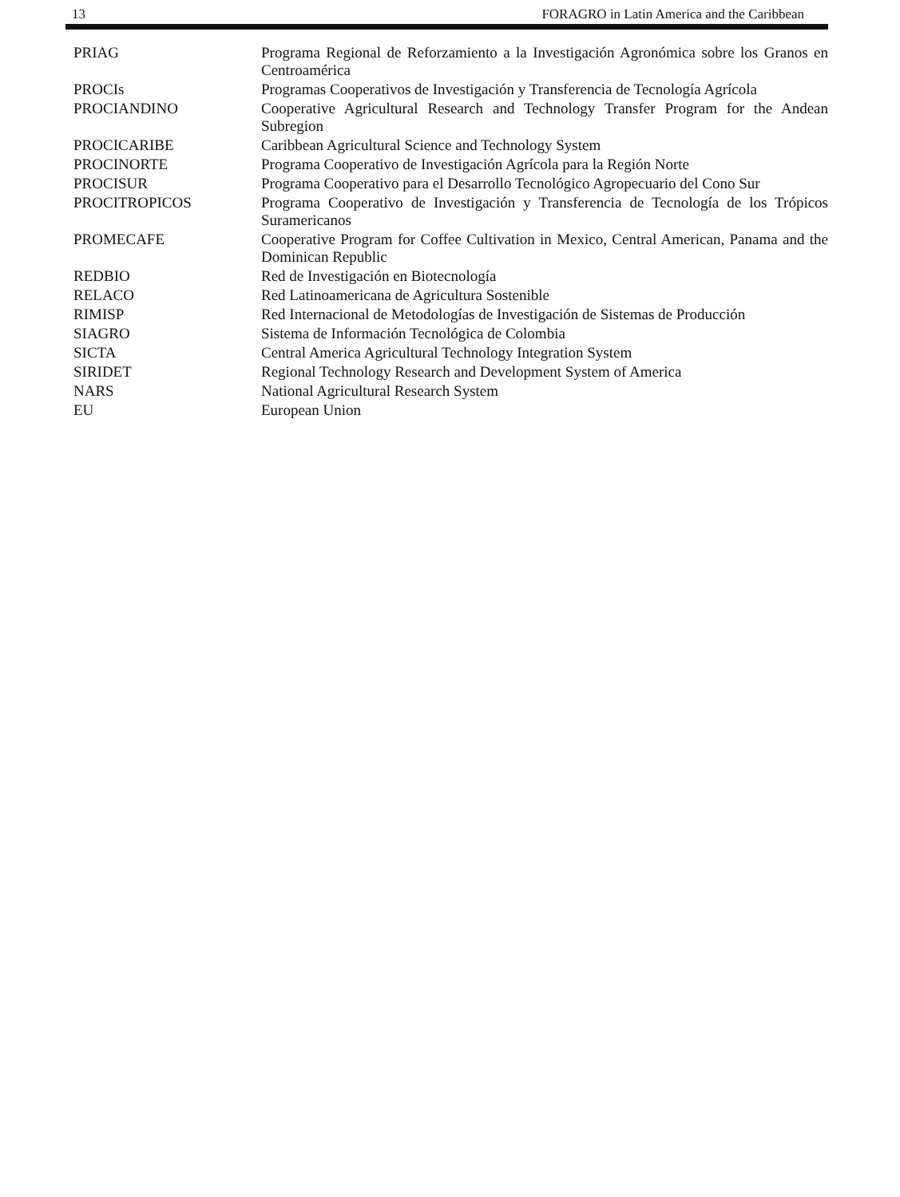13 FORAGRO in Latin America and the Caribbean
| PRIAG | Programa Regional de Reforzamiento a la Investigación Agronómica sobre los Granos en Centroamérica |
| PROCIs | Programas Cooperativos de Investigación y Transferencia de Tecnología Agrícola |
| PROCIANDINO | Cooperative Agricultural Research and Technology Transfer Program for the Andean Subregion |
| PROCICARIBE | Caribbean Agricultural Science and Technology System |
| PROCINORTE | Programa Cooperativo de Investigación Agrícola para la Región Norte |
| PROCISUR | Programa Cooperativo para el Desarrollo Tecnológico Agropecuario del Cono Sur |
| PROCITROPICOS | Programa Cooperativo de Investigación y Transferencia de Tecnología de los Trópicos Suramericanos |
| PROMECAFE | Cooperative Program for Coffee Cultivation in Mexico, Central American, Panama and the Dominican Republic |
| REDBIO | Red de Investigación en Biotecnología |
| RELACO | Red Latinoamericana de Agricultura Sostenible |
| RIMISP | Red Internacional de Metodologías de Investigación de Sistemas de Producción |
| SIAGRO | Sistema de Información Tecnológica de Colombia |
| SICTA | Central America Agricultural Technology Integration System |
| SIRIDET | Regional Technology Research and Development System of America |
| NARS | National Agricultural Research System |
| EU | European Union |